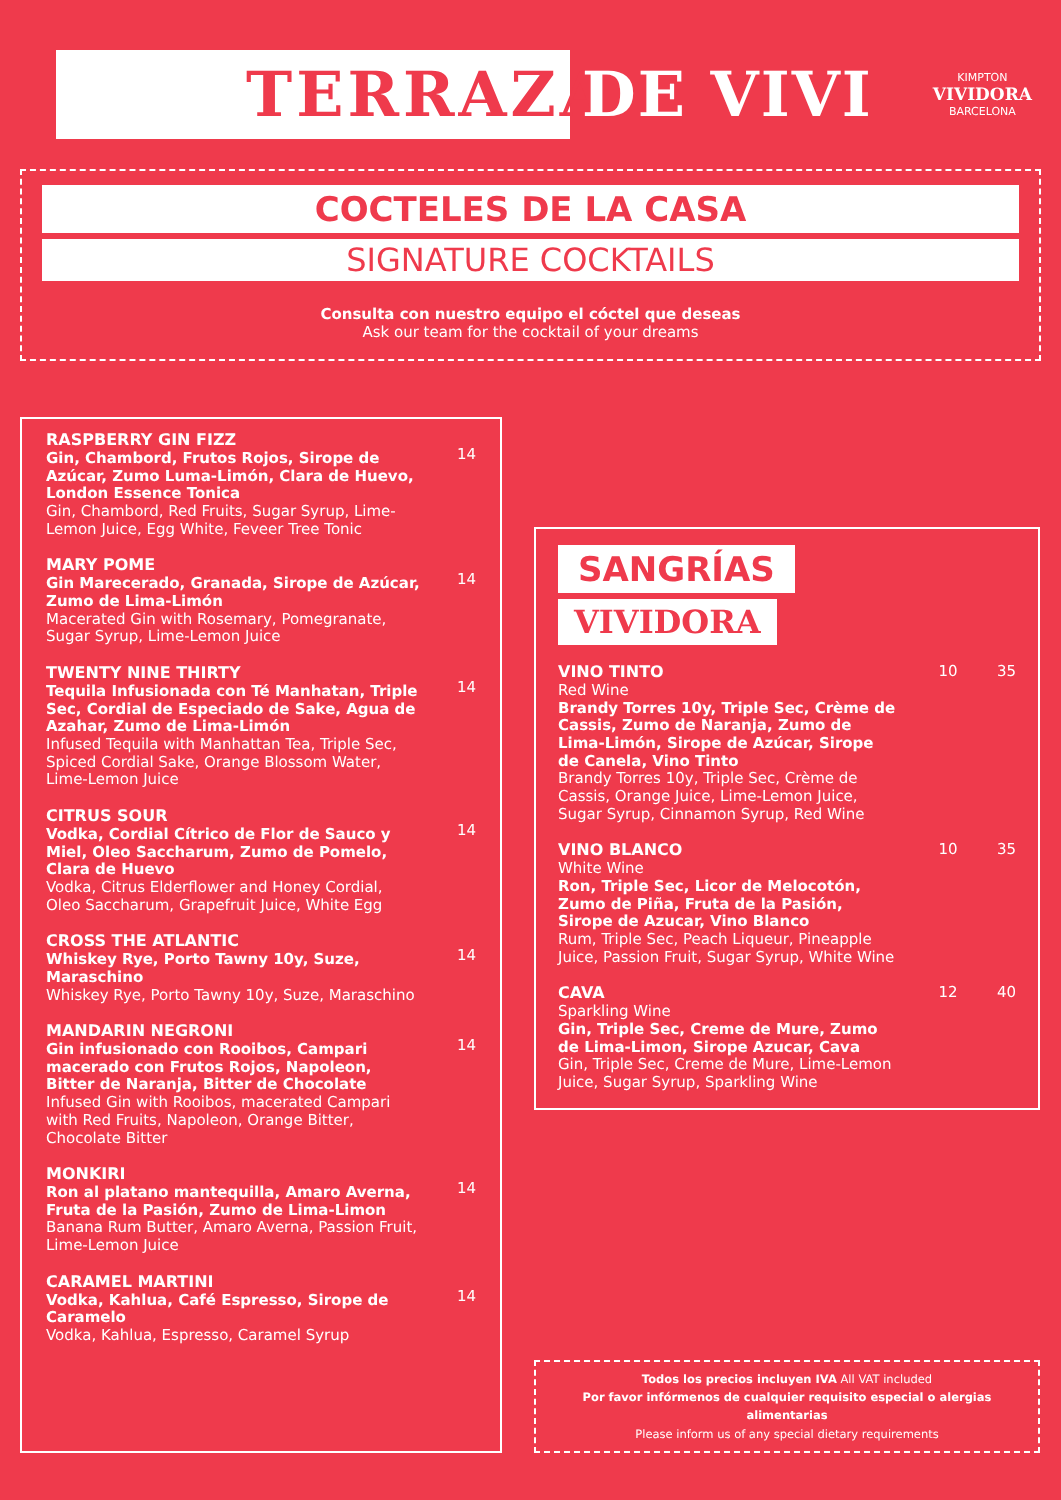TERRAZA
DE VIVI
KIMPTON
VIVIDORA
BARCELONA
COCTELES DE LA CASA
SIGNATURE COCKTAILS
Consulta con nuestro equipo el cóctel que deseas
Ask our team for the cocktail of your dreams
RASPBERRY GIN FIZZ
Gin, Chambord, Frutos Rojos, Sirope de Azúcar, Zumo Luma-Limón, Clara de Huevo, London Essence Tonica
Gin, Chambord, Red Fruits, Sugar Syrup, Lime-Lemon Juice, Egg White, Feveer Tree Tonic
14
MARY POME
Gin Marecerado, Granada, Sirope de Azúcar, Zumo de Lima-Limón
Macerated Gin with Rosemary, Pomegranate, Sugar Syrup, Lime-Lemon Juice
14
TWENTY NINE THIRTY
Tequila Infusionada con Té Manhatan, Triple Sec, Cordial de Especiado de Sake, Agua de Azahar, Zumo de Lima-Limón
Infused Tequila with Manhattan Tea, Triple Sec, Spiced Cordial Sake, Orange Blossom Water, Lime-Lemon Juice
14
CITRUS SOUR
Vodka, Cordial Cítrico de Flor de Sauco y Miel, Oleo Saccharum, Zumo de Pomelo, Clara de Huevo
Vodka, Citrus Elderflower and Honey Cordial, Oleo Saccharum, Grapefruit Juice, White Egg
14
CROSS THE ATLANTIC
Whiskey Rye, Porto Tawny 10y, Suze, Maraschino
Whiskey Rye, Porto Tawny 10y, Suze, Maraschino
14
MANDARIN NEGRONI
Gin infusionado con Rooibos, Campari macerado con Frutos Rojos, Napoleon, Bitter de Naranja, Bitter de Chocolate
Infused Gin with Rooibos, macerated Campari with Red Fruits, Napoleon, Orange Bitter, Chocolate Bitter
14
MONKIRI
Ron al platano mantequilla, Amaro Averna, Fruta de la Pasión, Zumo de Lima-Limon
Banana Rum Butter, Amaro Averna, Passion Fruit, Lime-Lemon Juice
14
CARAMEL MARTINI
Vodka, Kahlua, Café Espresso, Sirope de Caramelo
Vodka, Kahlua, Espresso, Caramel Syrup
14
SANGRÍAS
VIVIDORA
VINO TINTO
Red Wine
Brandy Torres 10y, Triple Sec, Crème de Cassis, Zumo de Naranja, Zumo de Lima-Limón, Sirope de Azúcar, Sirope de Canela, Vino Tinto
Brandy Torres 10y, Triple Sec, Crème de Cassis, Orange Juice, Lime-Lemon Juice, Sugar Syrup, Cinnamon Syrup, Red Wine
10 35
VINO BLANCO
White Wine
Ron, Triple Sec, Licor de Melocotón, Zumo de Piña, Fruta de la Pasión, Sirope de Azucar, Vino Blanco
Rum, Triple Sec, Peach Liqueur, Pineapple Juice, Passion Fruit, Sugar Syrup, White Wine
10 35
CAVA
Sparkling Wine
Gin, Triple Sec, Creme de Mure, Zumo de Lima-Limon, Sirope Azucar, Cava
Gin, Triple Sec, Creme de Mure, Lime-Lemon Juice, Sugar Syrup, Sparkling Wine
12 40
Todos los precios incluyen IVA All VAT included
Por favor infórmenos de cualquier requisito especial o alergias alimentarias
Please inform us of any special dietary requirements